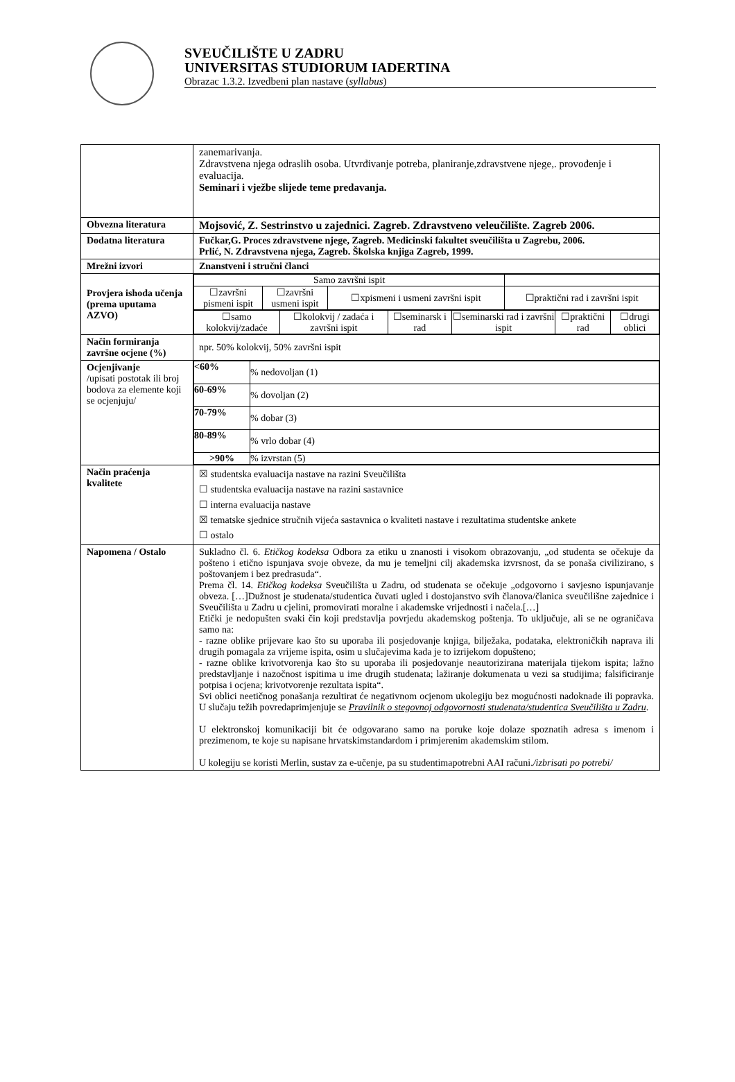SVEUČILIŠTE U ZADRU
UNIVERSITAS STUDIORUM IADERTINA
Obrazac 1.3.2. Izvedbeni plan nastave (syllabus)
| | zanemarivanja. Zdravstvena njega odraslih osoba. Utvrđivanje potreba, planiranje,zdravstvene njege,. provođenje i evaluacija. Seminari i vježbe slijede teme predavanja. |
| Obvezna literatura | Mojsović, Z. Sestrinstvo u zajednici. Zagreb. Zdravstveno veleučilište. Zagreb 2006. |
| Dodatna literatura | Fučkar,G. Proces zdravstvene njege, Zagreb. Medicinski fakultet sveučilišta u Zagrebu, 2006. Prlić, N. Zdravstvena njega, Zagreb. Školska knjiga Zagreb, 1999. |
| Mrežni izvori | Znanstveni i stručni članci |
| Provjera ishoda učenja (prema uputama AZVO) | / Samo završni ispit / / / / / ☐završni pismeni ispit / ☐završni usmeni ispit / ☐xpismeni i usmeni završni ispit / ☐praktični rad i završni ispit / / ☐samo kolokvij/zadaće / ☐kolokvij / zadaća i završni ispit / ☐seminarsk i rad / ☐seminarski rad i završni ispit / ☐praktični rad / ☐drugi oblici / |
| Način formiranja završne ocjene (%) | npr. 50% kolokvij, 50% završni ispit |
| Ocjenjivanje /upisati postotak ili broj bodova za elemente koji se ocjenjuju/ | / <60% / % nedovoljan (1) / / 60-69% / % dovoljan (2) / / 70-79% / % dobar (3) / / 80-89% / % vrlo dobar (4) / / >90% / % izvrstan (5) / |
| Način praćenja kvalitete | ☒ studentska evaluacija nastave na razini Sveučilišta ☐ studentska evaluacija nastave na razini sastavnice ☐ interna evaluacija nastave ☒ tematske sjednice stručnih vijeća sastavnica o kvaliteti nastave i rezultatima studentske ankete ☐ ostalo |
| Napomena / Ostalo | Sukladno čl. 6. Etičkog kodeksa Odbora za etiku u znanosti i visokom obrazovanju, „od studenta se očekuje da pošteno i etično ispunjava svoje obveze, da mu je temeljni cilj akademska izvrsnost, da se ponaša civilizirano, s poštovanjem i bez predrasuda“. Prema čl. 14. Etičkog kodeksa Sveučilišta u Zadru, od studenata se očekuje „odgovorno i savjesno ispunjavanje obveza. […]Dužnost je studenata/studentica čuvati ugled i dostojanstvo svih članova/članica sveučilišne zajednice i Sveučilišta u Zadru u cjelini, promovirati moralne i akademske vrijednosti i načela.[…] Etički je nedopušten svaki čin koji predstavlja povrjedu akademskog poštenja. To uključuje, ali se ne ograničava samo na: - razne oblike prijevare kao što su uporaba ili posjedovanje knjiga, bilježaka, podataka, elektroničkih naprava ili drugih pomagala za vrijeme ispita, osim u slučajevima kada je to izrijekom dopušteno; - razne oblike krivotvorenja kao što su uporaba ili posjedovanje neautorizirana materijala tijekom ispita; lažno predstavljanje i nazočnost ispitima u ime drugih studenata; lažiranje dokumenata u vezi sa studijima; falsificiranje potpisa i ocjena; krivotvorenje rezultata ispita“. Svi oblici neetičnog ponašanja rezultirat će negativnom ocjenom ukolegiju bez mogućnosti nadoknade ili popravka. U slučaju težih povredaprimjenjuje se Pravilnik o stegovnoj odgovornosti studenata/studentica Sveučilišta u Zadru . U elektronskoj komunikaciji bit će odgovarano samo na poruke koje dolaze spoznatih adresa s imenom i prezimenom, te koje su napisane hrvatskimstandardom i primjerenim akademskim stilom. U kolegiju se koristi Merlin, sustav za e-učenje, pa su studentimapotrebni AAI računi. /izbrisati po potrebi/ |